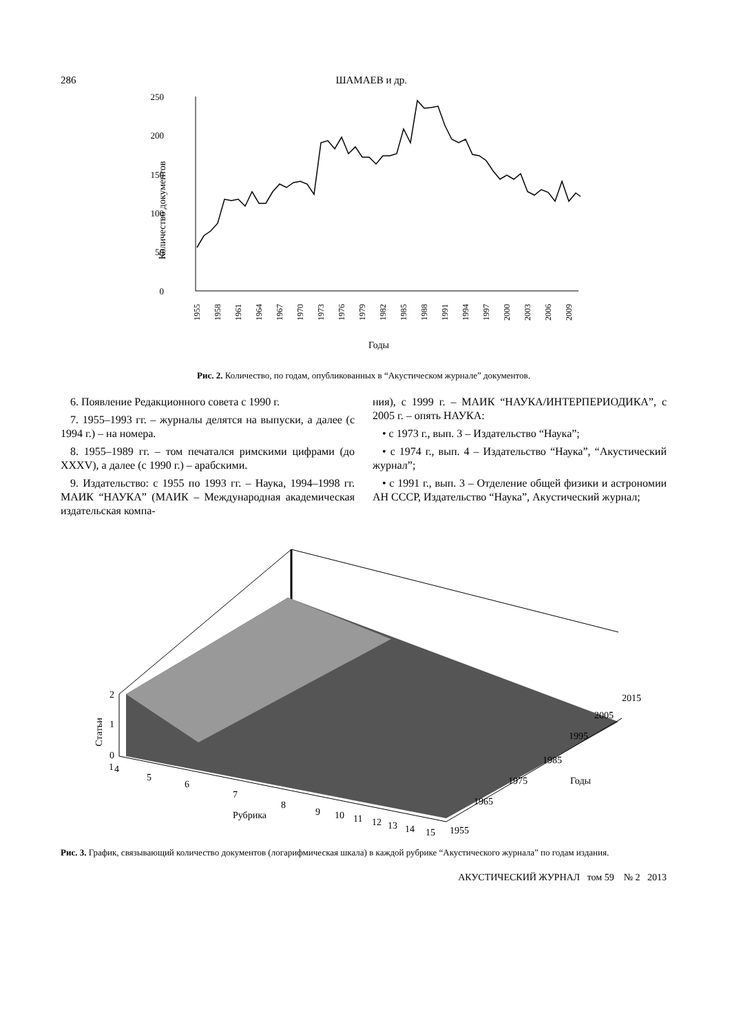286 ШАМАЕВ и др.
250
200
150
100
50
0
Количество документов
1955
1958
1961
1964
1967
1970
1973
1976
1979
1982
1985
1988
1991
1994
1997
2000
2003
2006
2009
Годы
Рис. 2. Количество, по годам, опубликованных в “Акустическом журнале” документов.
6. Появление Редакционного совета с 1990 г.
7. 1955–1993 гг. – журналы делятся на выпуски, а далее (с 1994 г.) – на номера.
8. 1955–1989 гг. – том печатался римскими цифрами (до XXXV), а далее (с 1990 г.) – арабскими.
9. Издательство: с 1955 по 1993 гг. – Наука, 1994–1998 гг. МАИК “НАУКА” (МАИК – Международная академическая издательская компа-
ния), с 1999 г. – МАИК “НАУКА/ИНТЕРПЕРИОДИКА”, с 2005 г. – опять НАУКА:
• с 1973 г., вып. 3 – Издательство “Наука”;
• с 1974 г., вып. 4 – Издательство “Наука”, “Акустический журнал”;
• с 1991 г., вып. 3 – Отделение общей физики и астрономии АН СССР, Издательство “Наука”, Акустический журнал;
2
1
0
Статьи
1
4
5
6
7
8
9
10
11
12
13
14
15
Рубрика
1955
1965
1975
1985
1995
2005
2015
Годы
Рис. 3. График, связывающий количество документов (логарифмическая шкала) в каждой рубрике “Акустического журнала” по годам издания.
АКУСТИЧЕСКИЙ ЖУРНАЛ том 59 № 2 2013